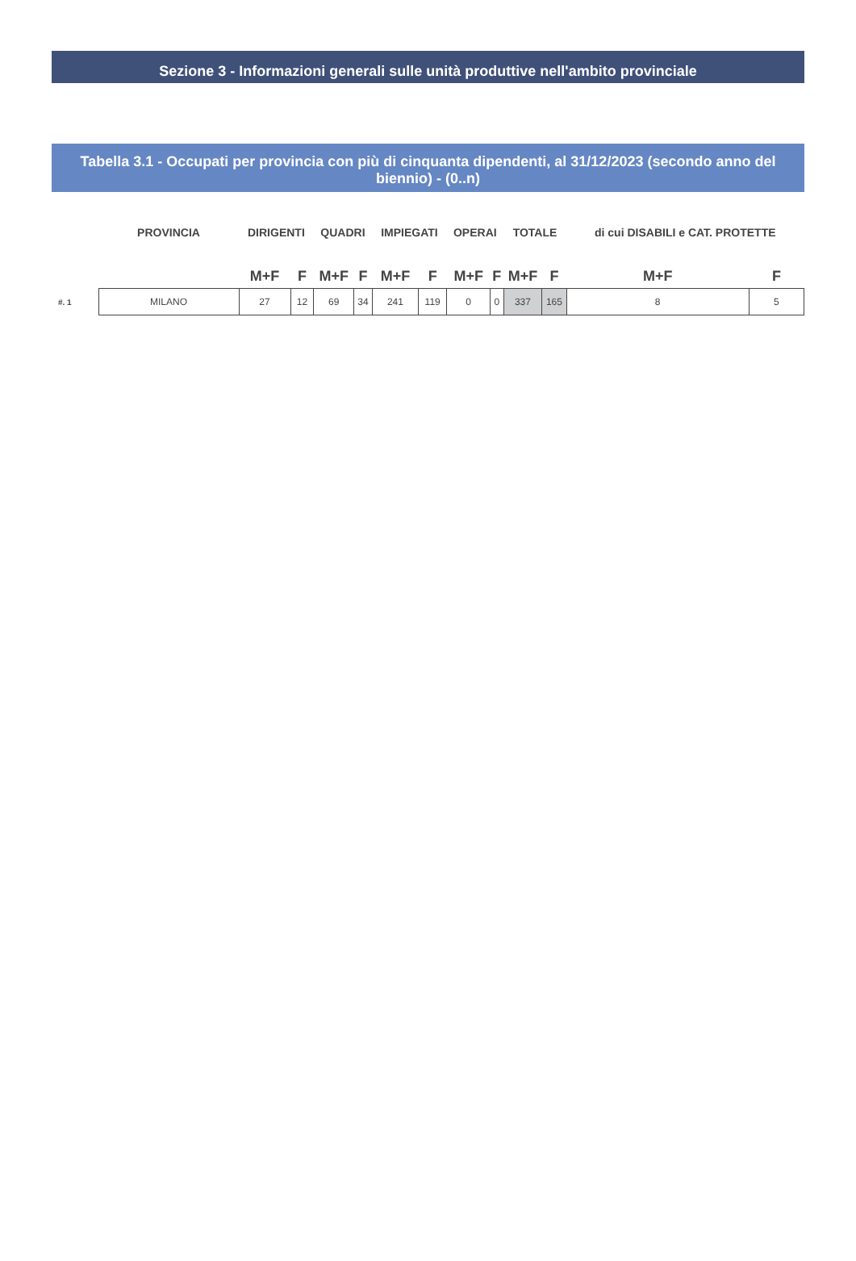Sezione 3 - Informazioni generali sulle unità produttive nell'ambito provinciale
Tabella 3.1 - Occupati per provincia con più di cinquanta dipendenti, al 31/12/2023 (secondo anno del biennio) - (0..n)
| | PROVINCIA | DIRIGENTI | | QUADRI | | IMPIEGATI | | OPERAI | | TOTALE | | di cui DISABILI e CAT. PROTETTE | |
| --- | --- | --- | --- | --- | --- | --- | --- | --- | --- | --- | --- | --- | --- |
| | | M+F | F | M+F | F | M+F | F | M+F | F | M+F | F | M+F | F |
| #. 1 | MILANO | 27 | 12 | 69 | 34 | 241 | 119 | 0 | 0 | 337 | 165 | 8 | 5 |